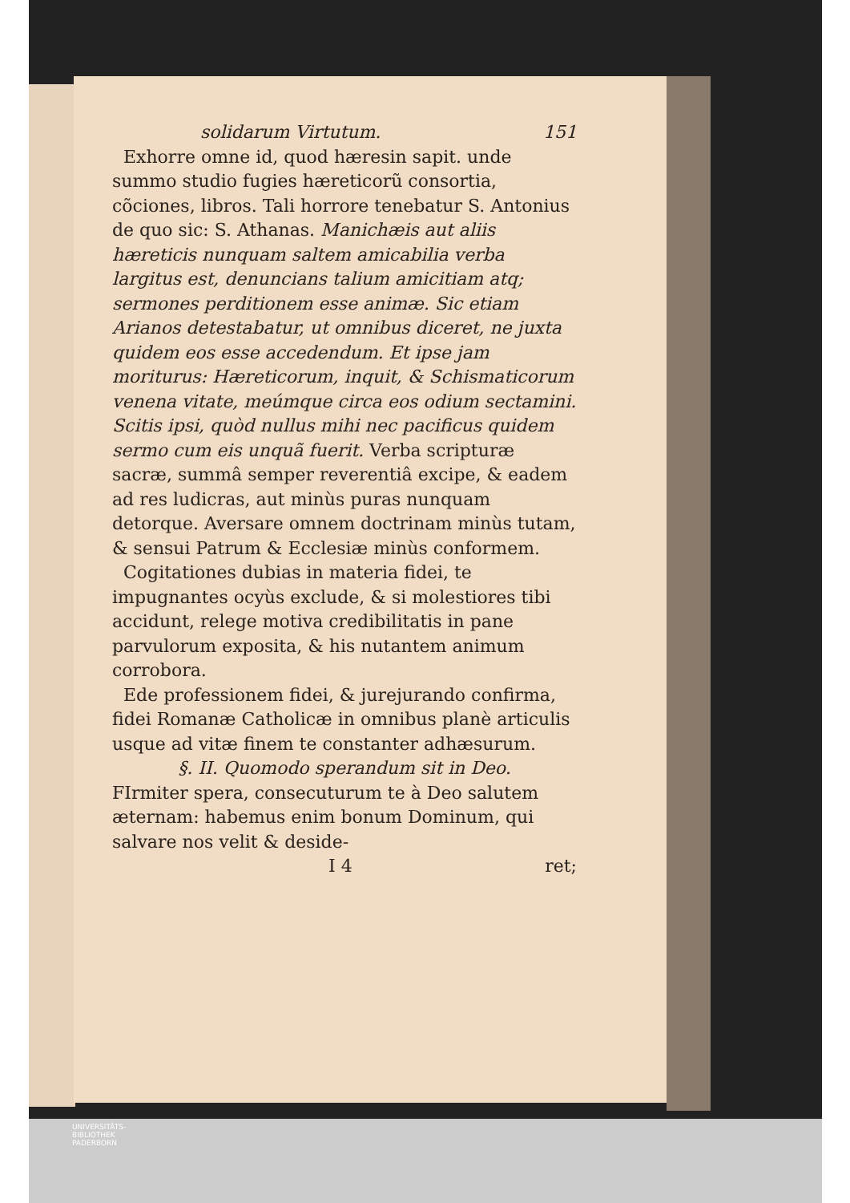solidarum Virtutum. 151
Exhorre omne id, quod hæresin sapit. unde summo studio fugies hæreticorũ consortia, cõciones, libros. Tali horrore tenebatur S. Antonius de quo sic: S. Athanas. Manichæis aut aliis hæreticis nunquam saltem amicabilia verba largitus est, denuncians talium amicitiam atq; sermones perditionem esse animæ. Sic etiam Arianos detestabatur, ut omnibus diceret, ne juxta quidem eos esse accedendum. Et ipse jam moriturus: Hæreticorum, inquit, & Schismaticorum venena vitate, meúmque circa eos odium sectamini. Scitis ipsi, quòd nullus mihi nec pacificus quidem sermo cum eis unquã fuerit. Verba scripturæ sacræ, summâ semper reverentiâ excipe, & eadem ad res ludicras, aut minùs puras nunquam detorque. Aversare omnem doctrinam minùs tutam, & sensui Patrum & Ecclesiæ minùs conformem.
Cogitationes dubias in materia fidei, te impugnantes ocyùs exclude, & si molestiores tibi accidunt, relege motiva credibilitatis in pane parvulorum exposita, & his nutantem animum corrobora.
Ede professionem fidei, & jurejurando confirma, fidei Romanæ Catholicæ in omnibus planè articulis usque ad vitæ finem te constanter adhæsurum.
§. II. Quomodo sperandum sit in Deo.
FIrmiter spera, consecuturum te à Deo salutem æternam: habemus enim bonum Dominum, qui salvare nos velit & deside-
I 4 ret;
UNIVERSITÄTS-
BIBLIOTHEK
PADERBORN